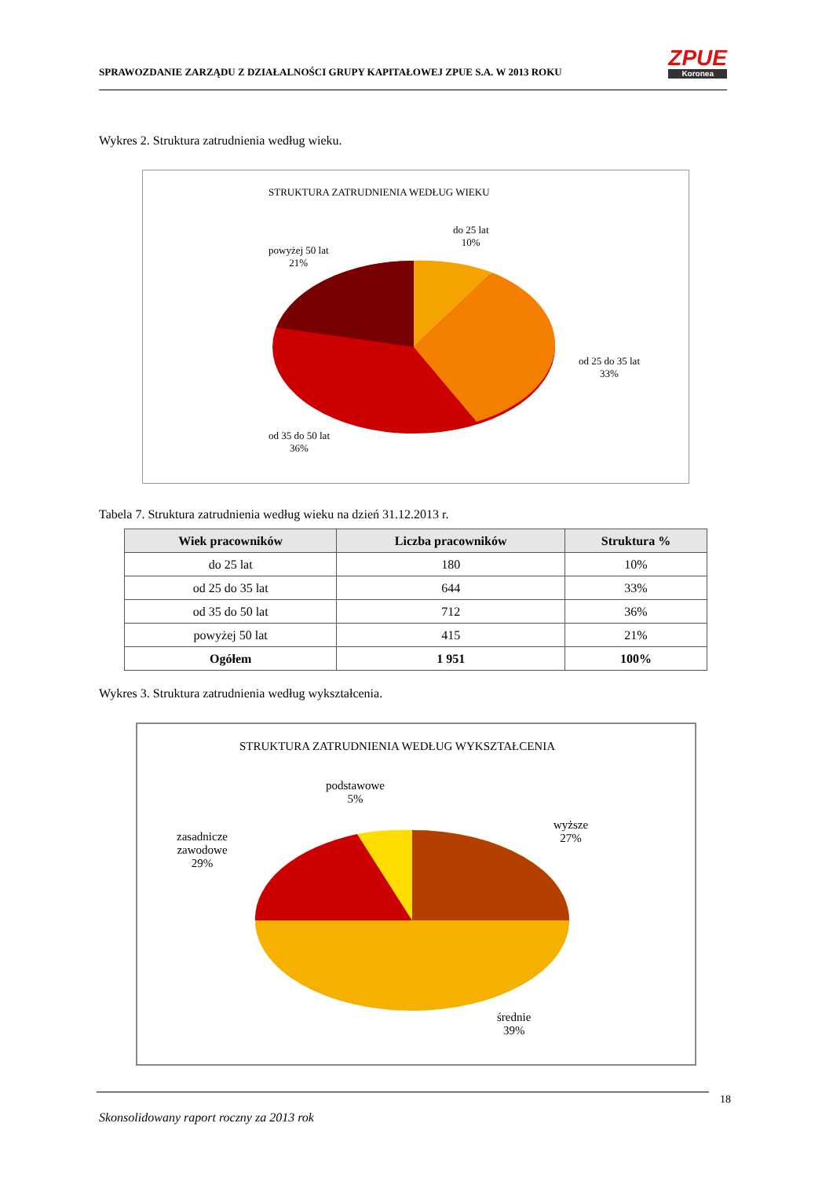SPRAWOZDANIE ZARZĄDU Z DZIAŁALNOŚCI GRUPY KAPITAŁOWEJ ZPUE S.A. W 2013 ROKU
ZPUE
Koronea
Wykres 2. Struktura zatrudnienia według wieku.
STRUKTURA ZATRUDNIENIA WEDŁUG WIEKU
do 25 lat
10%
powyżej 50 lat
21%
od 25 do 35 lat
33%
od 35 do 50 lat
36%
Tabela 7. Struktura zatrudnienia według wieku na dzień 31.12.2013 r.
| Wiek pracowników | Liczba pracowników | Struktura % |
| --- | --- | --- |
| do 25 lat | 180 | 10% |
| od 25 do 35 lat | 644 | 33% |
| od 35 do 50 lat | 712 | 36% |
| powyżej 50 lat | 415 | 21% |
| Ogółem | 1 951 | 100% |
Wykres 3. Struktura zatrudnienia według wykształcenia.
STRUKTURA ZATRUDNIENIA WEDŁUG WYKSZTAŁCENIA
podstawowe
5%
zasadnicze
zawodowe
29%
wyższe
27%
średnie
39%
18
Skonsolidowany raport roczny za 2013 rok